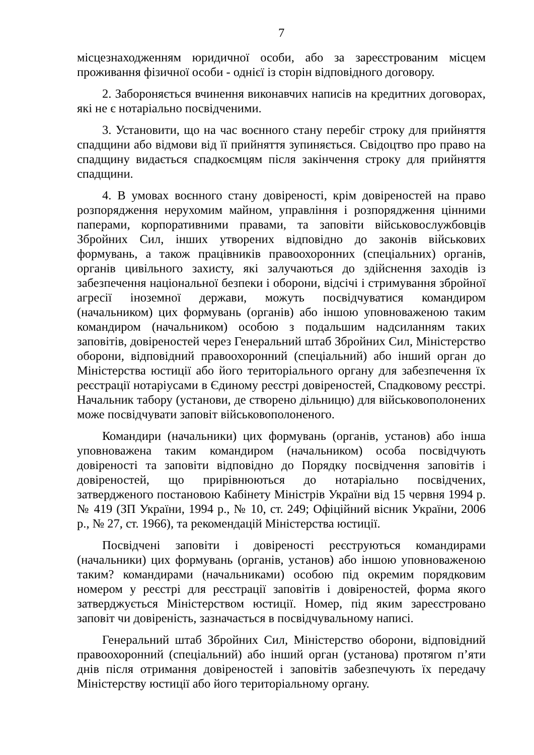7
місцезнаходженням юридичної особи, або за зареєстрованим місцем проживання фізичної особи - однієї із сторін відповідного договору.
2. Забороняється вчинення виконавчих написів на кредитних договорах, які не є нотаріально посвідченими.
3. Установити, що на час воєнного стану перебіг строку для прийняття спадщини або відмови від її прийняття зупиняється. Свідоцтво про право на спадщину видається спадкоємцям після закінчення строку для прийняття спадщини.
4. В умовах воєнного стану довіреності, крім довіреностей на право розпорядження нерухомим майном, управління і розпорядження цінними паперами, корпоративними правами, та заповіти військовослужбовців Збройних Сил, інших утворених відповідно до законів військових формувань, а також працівників правоохоронних (спеціальних) органів, органів цивільного захисту, які залучаються до здійснення заходів із забезпечення національної безпеки і оборони, відсічі і стримування збройної агресії іноземної держави, можуть посвідчуватися командиром (начальником) цих формувань (органів) або іншою уповноваженою таким командиром (начальником) особою з подальшим надсиланням таких заповітів, довіреностей через Генеральний штаб Збройних Сил, Міністерство оборони, відповідний правоохоронний (спеціальний) або інший орган до Міністерства юстиції або його територіального органу для забезпечення їх реєстрації нотаріусами в Єдиному реєстрі довіреностей, Спадковому реєстрі. Начальник табору (установи, де створено дільницю) для військовополонених може посвідчувати заповіт військовополоненого.
Командири (начальники) цих формувань (органів, установ) або інша уповноважена таким командиром (начальником) особа посвідчують довіреності та заповіти відповідно до Порядку посвідчення заповітів і довіреностей, що прирівнюються до нотаріально посвідчених, затвердженого постановою Кабінету Міністрів України від 15 червня 1994 р. № 419 (ЗП України, 1994 р., № 10, ст. 249; Офіційний вісник України, 2006 р., № 27, ст. 1966), та рекомендацій Міністерства юстиції.
Посвідчені заповіти і довіреності реєструються командирами (начальники) цих формувань (органів, установ) або іншою уповноваженою таким? командирами (начальниками) особою під окремим порядковим номером у реєстрі для реєстрації заповітів і довіреностей, форма якого затверджується Міністерством юстиції. Номер, під яким зареєстровано заповіт чи довіреність, зазначається в посвідчувальному написі.
Генеральний штаб Збройних Сил, Міністерство оборони, відповідний правоохоронний (спеціальний) або інший орган (установа) протягом п’яти днів після отримання довіреностей і заповітів забезпечують їх передачу Міністерству юстиції або його територіальному органу.